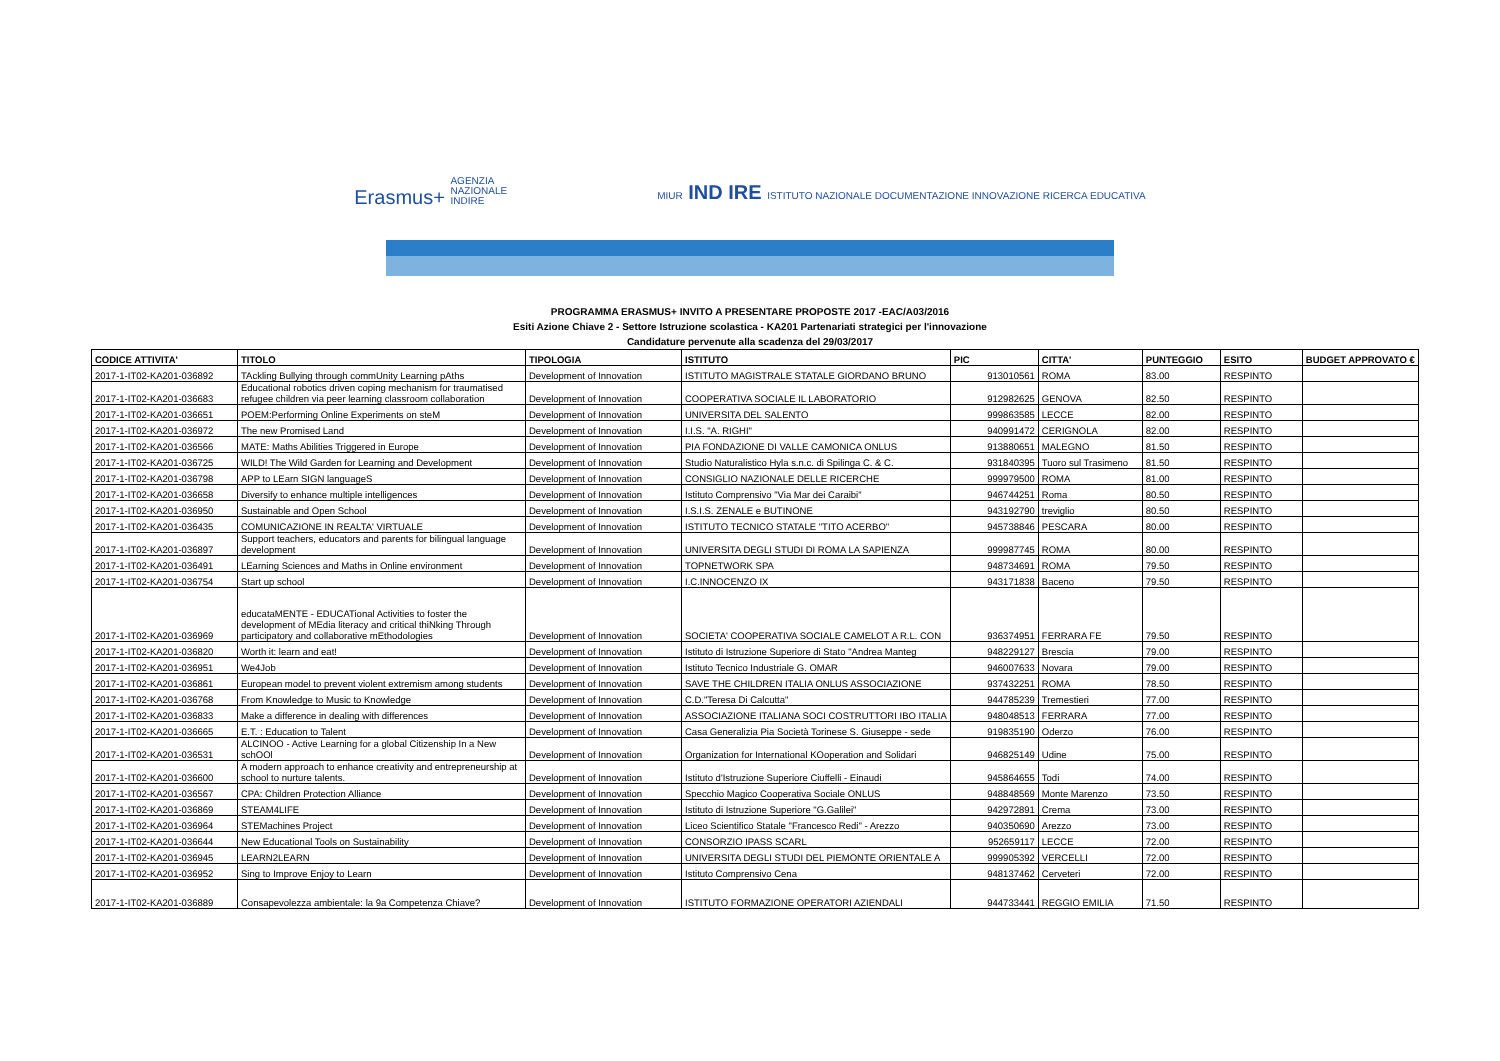Erasmus+ AGENZIA
NAZIONALE
INDIRE
MIUR IND IRE ISTITUTO NAZIONALE DOCUMENTAZIONE INNOVAZIONE RICERCA EDUCATIVA
PROGRAMMA ERASMUS+ INVITO A PRESENTARE PROPOSTE 2017 -EAC/A03/2016
Esiti Azione Chiave 2 - Settore Istruzione scolastica - KA201 Partenariati strategici per l'innovazione
Candidature pervenute alla scadenza del 29/03/2017
| CODICE ATTIVITA' | TITOLO | TIPOLOGIA | ISTITUTO | PIC | CITTA' | PUNTEGGIO | ESITO | BUDGET APPROVATO € |
| --- | --- | --- | --- | --- | --- | --- | --- | --- |
| 2017-1-IT02-KA201-036892 | TAckling Bullying through commUnity Learning pAths | Development of Innovation | ISTITUTO MAGISTRALE STATALE GIORDANO BRUNO | 913010561 | ROMA | 83.00 | RESPINTO | |
| 2017-1-IT02-KA201-036683 | Educational robotics driven coping mechanism for traumatised refugee children via peer learning classroom collaboration | Development of Innovation | COOPERATIVA SOCIALE IL LABORATORIO | 912982625 | GENOVA | 82.50 | RESPINTO | |
| 2017-1-IT02-KA201-036651 | POEM:Performing Online Experiments on steM | Development of Innovation | UNIVERSITA DEL SALENTO | 999863585 | LECCE | 82.00 | RESPINTO | |
| 2017-1-IT02-KA201-036972 | The new Promised Land | Development of Innovation | I.I.S. "A. RIGHI" | 940991472 | CERIGNOLA | 82.00 | RESPINTO | |
| 2017-1-IT02-KA201-036566 | MATE: Maths Abilities Triggered in Europe | Development of Innovation | PIA FONDAZIONE DI VALLE CAMONICA ONLUS | 913880651 | MALEGNO | 81.50 | RESPINTO | |
| 2017-1-IT02-KA201-036725 | WILD! The Wild Garden for Learning and Development | Development of Innovation | Studio Naturalistico Hyla s.n.c. di Spilinga C. & C. | 931840395 | Tuoro sul Trasimeno | 81.50 | RESPINTO | |
| 2017-1-IT02-KA201-036798 | APP to LEarn SIGN languageS | Development of Innovation | CONSIGLIO NAZIONALE DELLE RICERCHE | 999979500 | ROMA | 81.00 | RESPINTO | |
| 2017-1-IT02-KA201-036658 | Diversify to enhance multiple intelligences | Development of Innovation | Istituto Comprensivo "Via Mar dei Caraibi" | 946744251 | Roma | 80.50 | RESPINTO | |
| 2017-1-IT02-KA201-036950 | Sustainable and Open School | Development of Innovation | I.S.I.S. ZENALE e BUTINONE | 943192790 | treviglio | 80.50 | RESPINTO | |
| 2017-1-IT02-KA201-036435 | COMUNICAZIONE IN REALTA' VIRTUALE | Development of Innovation | ISTITUTO TECNICO STATALE "TITO ACERBO" | 945738846 | PESCARA | 80.00 | RESPINTO | |
| 2017-1-IT02-KA201-036897 | Support teachers, educators and parents for bilingual language development | Development of Innovation | UNIVERSITA DEGLI STUDI DI ROMA LA SAPIENZA | 999987745 | ROMA | 80.00 | RESPINTO | |
| 2017-1-IT02-KA201-036491 | LEarning Sciences and Maths in Online environment | Development of Innovation | TOPNETWORK SPA | 948734691 | ROMA | 79.50 | RESPINTO | |
| 2017-1-IT02-KA201-036754 | Start up school | Development of Innovation | I.C.INNOCENZO IX | 943171838 | Baceno | 79.50 | RESPINTO | |
| 2017-1-IT02-KA201-036969 | educataMENTE - EDUCATional Activities to foster the development of MEdia literacy and critical thiNking Through participatory and collaborative mEthodologies | Development of Innovation | SOCIETA' COOPERATIVA SOCIALE CAMELOT A R.L. CON | 936374951 | FERRARA FE | 79.50 | RESPINTO | |
| 2017-1-IT02-KA201-036820 | Worth it: learn and eat! | Development of Innovation | Istituto di Istruzione Superiore di Stato "Andrea Manteg | 948229127 | Brescia | 79.00 | RESPINTO | |
| 2017-1-IT02-KA201-036951 | We4Job | Development of Innovation | Istituto Tecnico Industriale G. OMAR | 946007633 | Novara | 79.00 | RESPINTO | |
| 2017-1-IT02-KA201-036861 | European model to prevent violent extremism among students | Development of Innovation | SAVE THE CHILDREN ITALIA ONLUS ASSOCIAZIONE | 937432251 | ROMA | 78.50 | RESPINTO | |
| 2017-1-IT02-KA201-036768 | From Knowledge to Music to Knowledge | Development of Innovation | C.D."Teresa Di Calcutta" | 944785239 | Tremestieri | 77.00 | RESPINTO | |
| 2017-1-IT02-KA201-036833 | Make a difference in dealing with differences | Development of Innovation | ASSOCIAZIONE ITALIANA SOCI COSTRUTTORI IBO ITALIA | 948048513 | FERRARA | 77.00 | RESPINTO | |
| 2017-1-IT02-KA201-036665 | E.T. : Education to Talent | Development of Innovation | Casa Generalizia Pia Società Torinese S. Giuseppe - sede | 919835190 | Oderzo | 76.00 | RESPINTO | |
| 2017-1-IT02-KA201-036531 | ALCINOO - Active Learning for a global Citizenship In a New schOOl | Development of Innovation | Organization for International KOoperation and Solidari | 946825149 | Udine | 75.00 | RESPINTO | |
| 2017-1-IT02-KA201-036600 | A modern approach to enhance creativity and entrepreneurship at school to nurture talents. | Development of Innovation | Istituto d'Istruzione Superiore Ciuffelli - Einaudi | 945864655 | Todi | 74.00 | RESPINTO | |
| 2017-1-IT02-KA201-036567 | CPA: Children Protection Alliance | Development of Innovation | Specchio Magico Cooperativa Sociale ONLUS | 948848569 | Monte Marenzo | 73.50 | RESPINTO | |
| 2017-1-IT02-KA201-036869 | STEAM4LIFE | Development of Innovation | Istituto di Istruzione Superiore "G.Galilei" | 942972891 | Crema | 73.00 | RESPINTO | |
| 2017-1-IT02-KA201-036964 | STEMachines Project | Development of Innovation | Liceo Scientifico Statale "Francesco Redi" - Arezzo | 940350690 | Arezzo | 73.00 | RESPINTO | |
| 2017-1-IT02-KA201-036644 | New Educational Tools on Sustainability | Development of Innovation | CONSORZIO IPASS SCARL | 952659117 | LECCE | 72.00 | RESPINTO | |
| 2017-1-IT02-KA201-036945 | LEARN2LEARN | Development of Innovation | UNIVERSITA DEGLI STUDI DEL PIEMONTE ORIENTALE A | 999905392 | VERCELLI | 72.00 | RESPINTO | |
| 2017-1-IT02-KA201-036952 | Sing to Improve Enjoy to Learn | Development of Innovation | Istituto Comprensivo Cena | 948137462 | Cerveteri | 72.00 | RESPINTO | |
| 2017-1-IT02-KA201-036889 | Consapevolezza ambientale: la 9a Competenza Chiave? | Development of Innovation | ISTITUTO FORMAZIONE OPERATORI AZIENDALI | 944733441 | REGGIO EMILIA | 71.50 | RESPINTO | |